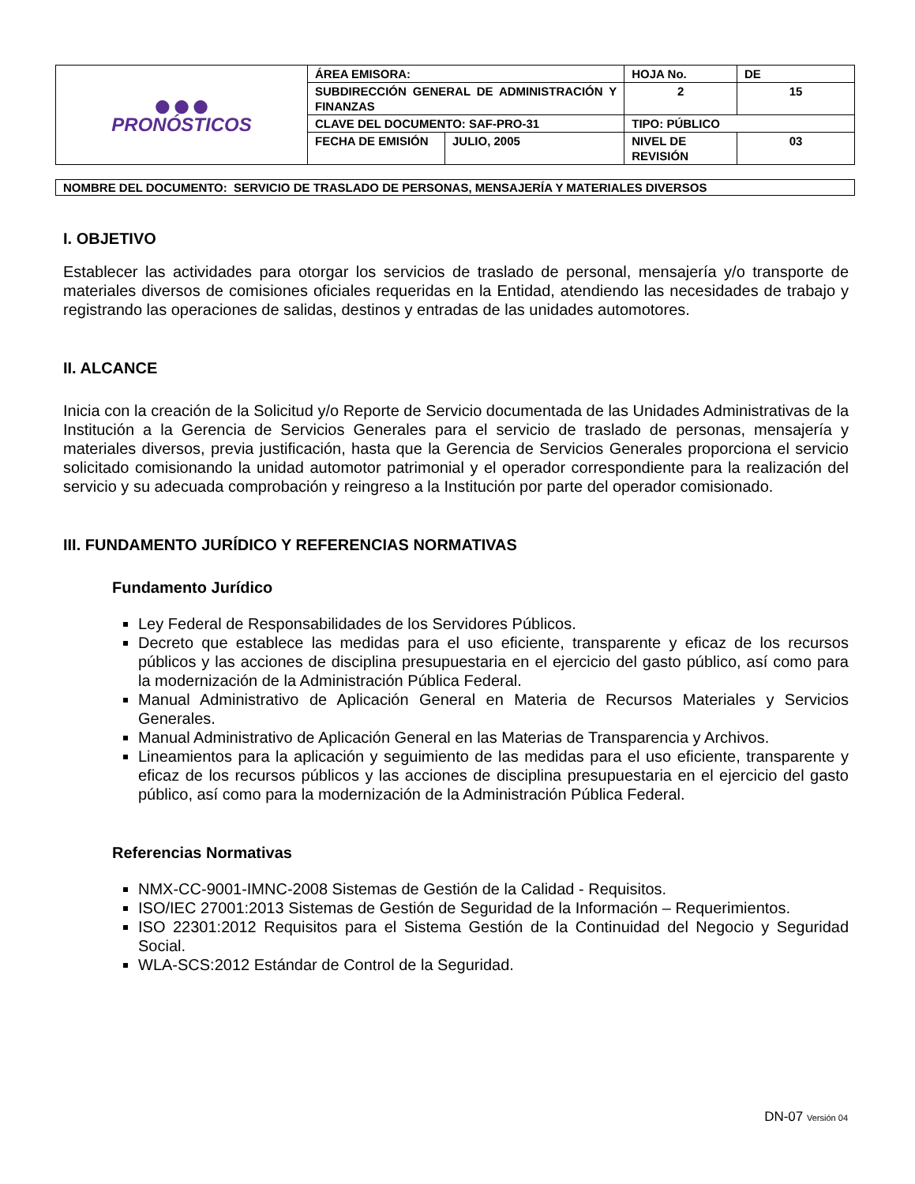| ●●● PRONÓSTICOS | ÁREA EMISORA: | | HOJA No. | | DE |
| | SUBDIRECCIÓN GENERAL DE ADMINISTRACIÓN Y FINANZAS | | 2 | | 15 |
| | CLAVE DEL DOCUMENTO: SAF-PRO-31 | | TIPO: PÚBLICO | | |
| | FECHA DE EMISIÓN | JULIO, 2005 | NIVEL DE REVISIÓN | 03 | |
NOMBRE DEL DOCUMENTO: SERVICIO DE TRASLADO DE PERSONAS, MENSAJERÍA Y MATERIALES DIVERSOS
I. OBJETIVO
Establecer las actividades para otorgar los servicios de traslado de personal, mensajería y/o transporte de materiales diversos de comisiones oficiales requeridas en la Entidad, atendiendo las necesidades de trabajo y registrando las operaciones de salidas, destinos y entradas de las unidades automotores.
II. ALCANCE
Inicia con la creación de la Solicitud y/o Reporte de Servicio documentada de las Unidades Administrativas de la Institución a la Gerencia de Servicios Generales para el servicio de traslado de personas, mensajería y materiales diversos, previa justificación, hasta que la Gerencia de Servicios Generales proporciona el servicio solicitado comisionando la unidad automotor patrimonial y el operador correspondiente para la realización del servicio y su adecuada comprobación y reingreso a la Institución por parte del operador comisionado.
III. FUNDAMENTO JURÍDICO Y REFERENCIAS NORMATIVAS
Fundamento Jurídico
Ley Federal de Responsabilidades de los Servidores Públicos.
Decreto que establece las medidas para el uso eficiente, transparente y eficaz de los recursos públicos y las acciones de disciplina presupuestaria en el ejercicio del gasto público, así como para la modernización de la Administración Pública Federal.
Manual Administrativo de Aplicación General en Materia de Recursos Materiales y Servicios Generales.
Manual Administrativo de Aplicación General en las Materias de Transparencia y Archivos.
Lineamientos para la aplicación y seguimiento de las medidas para el uso eficiente, transparente y eficaz de los recursos públicos y las acciones de disciplina presupuestaria en el ejercicio del gasto público, así como para la modernización de la Administración Pública Federal.
Referencias Normativas
NMX-CC-9001-IMNC-2008 Sistemas de Gestión de la Calidad - Requisitos.
ISO/IEC 27001:2013 Sistemas de Gestión de Seguridad de la Información – Requerimientos.
ISO 22301:2012 Requisitos para el Sistema Gestión de la Continuidad del Negocio y Seguridad Social.
WLA-SCS:2012 Estándar de Control de la Seguridad.
DN-07 Versión 04